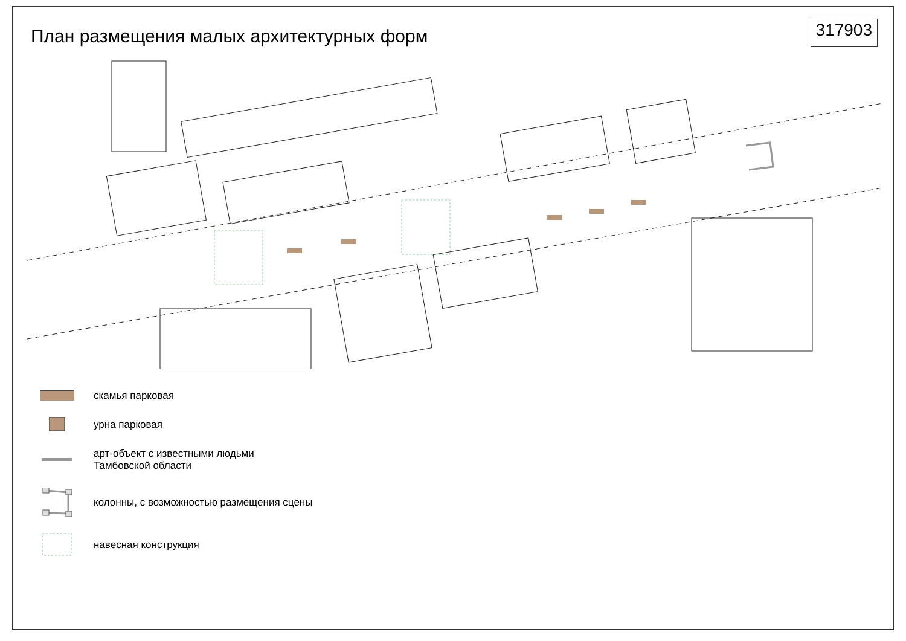План размещения малых архитектурных форм
317903
скамья парковая
урна парковая
арт-объект с известными людьми
Тамбовской области
колонны, с возможностью размещения сцены
навесная конструкция